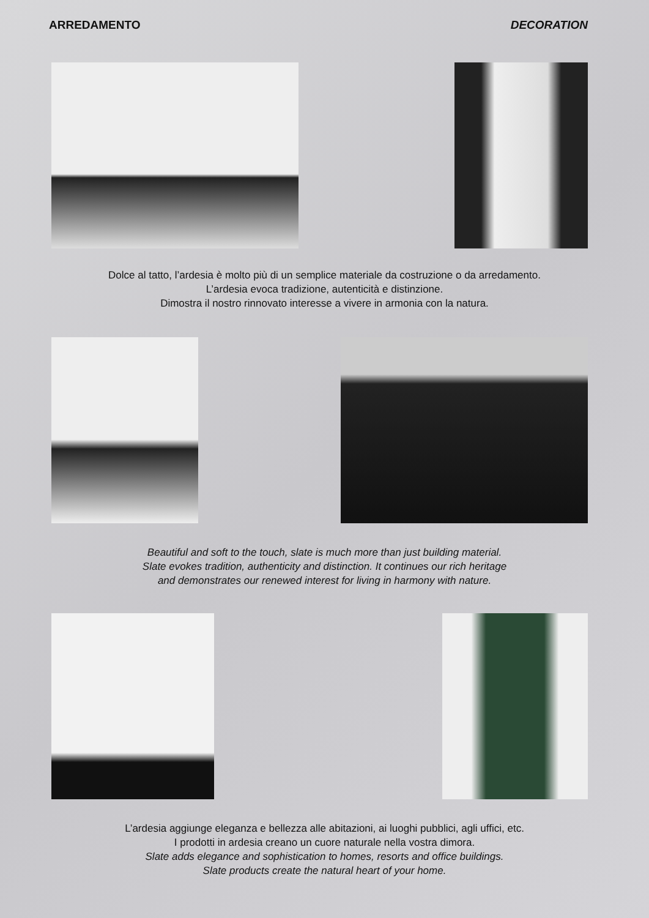ARREDAMENTO DECORATION
Dolce al tatto, l’ardesia è molto più di un semplice materiale da costruzione o da arredamento.
L’ardesia evoca tradizione, autenticità e distinzione.
Dimostra il nostro rinnovato interesse a vivere in armonia con la natura.
Beautiful and soft to the touch, slate is much more than just building material.
Slate evokes tradition, authenticity and distinction. It continues our rich heritage
and demonstrates our renewed interest for living in harmony with nature.
L’ardesia aggiunge eleganza e bellezza alle abitazioni, ai luoghi pubblici, agli uffici, etc.
I prodotti in ardesia creano un cuore naturale nella vostra dimora.
Slate adds elegance and sophistication to homes, resorts and office buildings.
Slate products create the natural heart of your home.